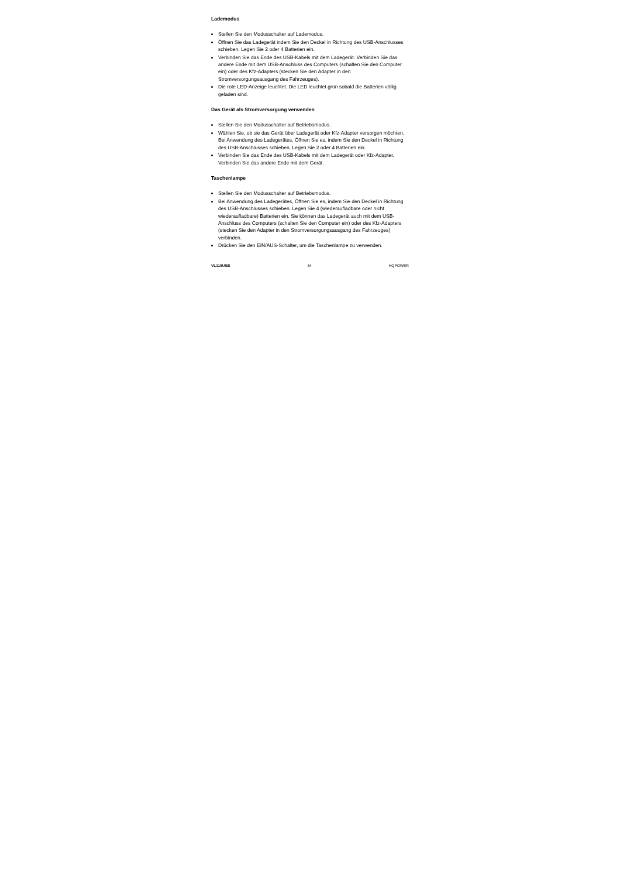Lademodus
Stellen Sie den Modusschalter auf Lademodus.
Öffnen Sie das Ladegerät indem Sie den Deckel in Richtung des USB-Anschlusses schieben. Legen Sie 2 oder 4 Batterien ein.
Verbinden Sie das Ende des USB-Kabels mit dem Ladegerät. Verbinden Sie das andere Ende mit dem USB-Anschluss des Computers (schalten Sie den Computer ein) oder des Kfz-Adapters (stecken Sie den Adapter in den Stromversorgungsausgang des Fahrzeuges).
Die rote LED-Anzeige leuchtet. Die LED leuchtet grün sobald die Batterien völlig geladen sind.
Das Gerät als Stromversorgung verwenden
Stellen Sie den Modusschalter auf Betriebsmodus.
Wählen Sie, ob sie das Gerät über Ladegerät oder Kfz-Adapter versorgen möchten. Bei Anwendung des Ladegerätes, Öffnen Sie es, indem Sie den Deckel in Richtung des USB-Anschlusses schieben. Legen Sie 2 oder 4 Batterien ein.
Verbinden Sie das Ende des USB-Kabels mit dem Ladegerät oder Kfz-Adapter. Verbinden Sie das andere Ende mit dem Gerät.
Taschenlampe
Stellen Sie den Modusschalter auf Betriebsmodus.
Bei Anwendung des Ladegerätes, Öffnen Sie es, indem Sie den Deckel in Richtung des USB-Anschlusses schieben. Legen Sie 4 (wiederaufladbare oder nicht wiederaufladbare) Batterien ein. Sie können das Ladegerät auch mit dem USB-Anschluss des Computers (schalten Sie den Computer ein) oder des Kfz-Adapters (stecken Sie den Adapter in den Stromversorgungsausgang des Fahrzeuges) verbinden.
Drücken Sie den EIN/AUS-Schalter, um die Taschenlampe zu verwenden.
VL118USB 34 HQPOWER